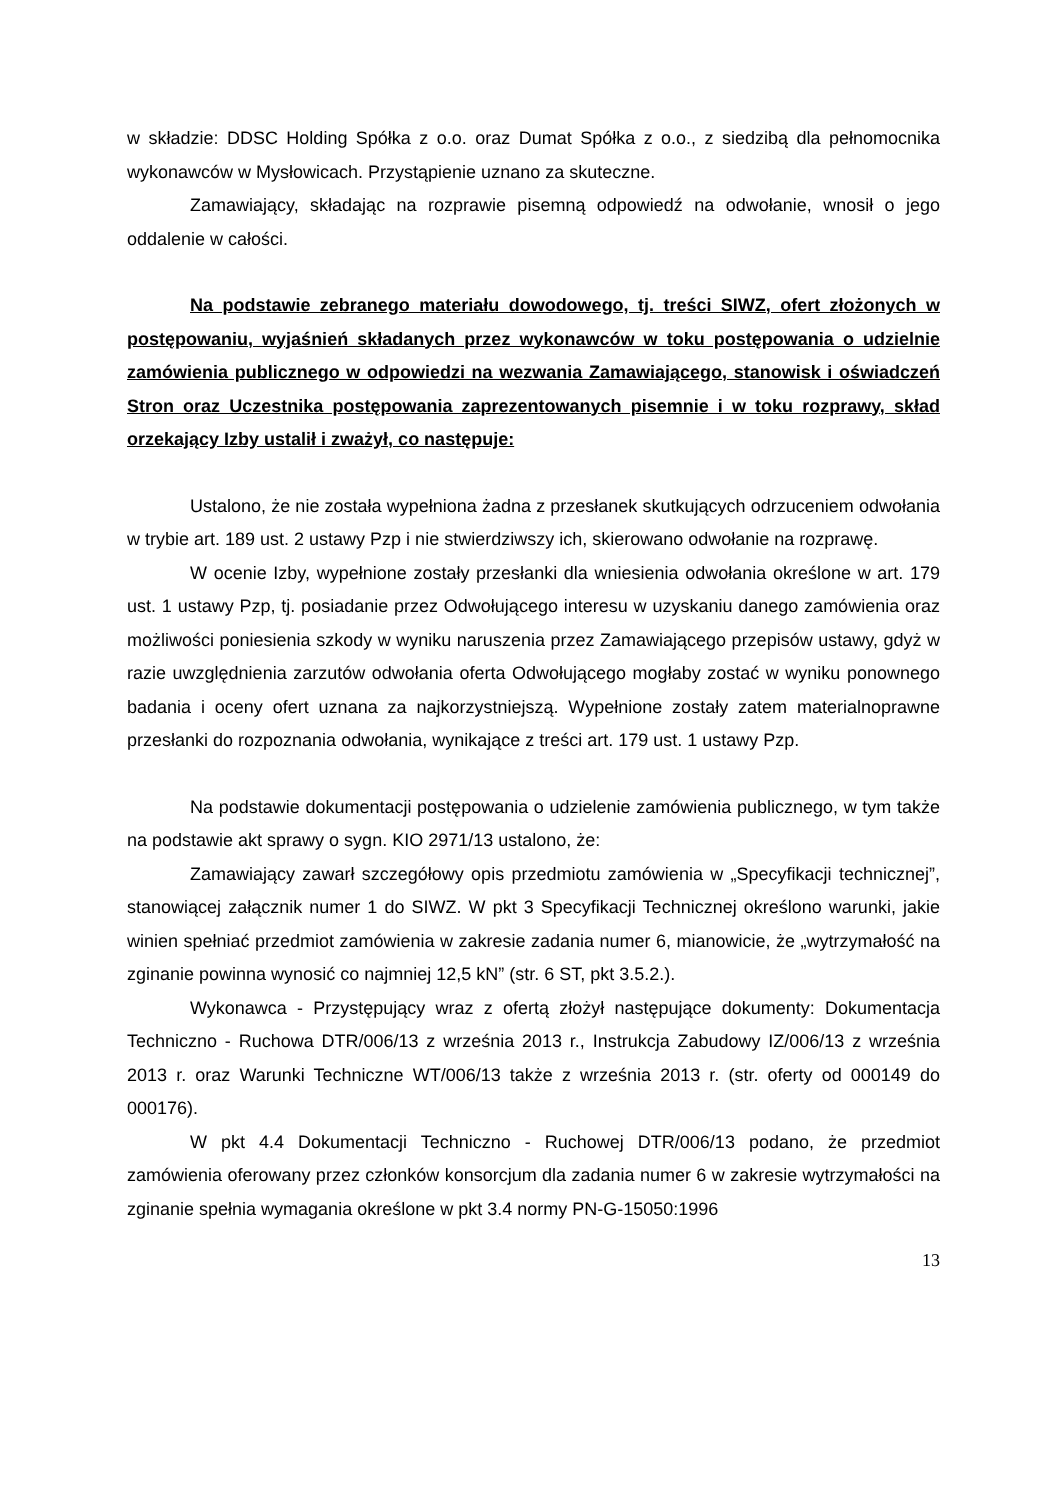w składzie: DDSC Holding Spółka z o.o. oraz Dumat Spółka z o.o., z siedzibą dla pełnomocnika wykonawców w Mysłowicach. Przystąpienie uznano za skuteczne.
Zamawiający, składając na rozprawie pisemną odpowiedź na odwołanie, wnosił o jego oddalenie w całości.
Na podstawie zebranego materiału dowodowego, tj. treści SIWZ, ofert złożonych w postępowaniu, wyjaśnień składanych przez wykonawców w toku postępowania o udzielnie zamówienia publicznego w odpowiedzi na wezwania Zamawiającego, stanowisk i oświadczeń Stron oraz Uczestnika postępowania zaprezentowanych pisemnie i w toku rozprawy, skład orzekający Izby ustalił i zważył, co następuje:
Ustalono, że nie została wypełniona żadna z przesłanek skutkujących odrzuceniem odwołania w trybie art. 189 ust. 2 ustawy Pzp i nie stwierdziwszy ich, skierowano odwołanie na rozprawę.
W ocenie Izby, wypełnione zostały przesłanki dla wniesienia odwołania określone w art. 179 ust. 1 ustawy Pzp, tj. posiadanie przez Odwołującego interesu w uzyskaniu danego zamówienia oraz możliwości poniesienia szkody w wyniku naruszenia przez Zamawiającego przepisów ustawy, gdyż w razie uwzględnienia zarzutów odwołania oferta Odwołującego mogłaby zostać w wyniku ponownego badania i oceny ofert uznana za najkorzystniejszą. Wypełnione zostały zatem materialnoprawne przesłanki do rozpoznania odwołania, wynikające z treści art. 179 ust. 1 ustawy Pzp.
Na podstawie dokumentacji postępowania o udzielenie zamówienia publicznego, w tym także na podstawie akt sprawy o sygn. KIO 2971/13 ustalono, że:
Zamawiający zawarł szczegółowy opis przedmiotu zamówienia w „Specyfikacji technicznej”, stanowiącej załącznik numer 1 do SIWZ. W pkt 3 Specyfikacji Technicznej określono warunki, jakie winien spełniać przedmiot zamówienia w zakresie zadania numer 6, mianowicie, że „wytrzymałość na zginanie powinna wynosić co najmniej 12,5 kN” (str. 6 ST, pkt 3.5.2.).
Wykonawca - Przystępujący wraz z ofertą złożył następujące dokumenty: Dokumentacja Techniczno - Ruchowa DTR/006/13 z września 2013 r., Instrukcja Zabudowy IZ/006/13 z września 2013 r. oraz Warunki Techniczne WT/006/13 także z września 2013 r. (str. oferty od 000149 do 000176).
W pkt 4.4 Dokumentacji Techniczno - Ruchowej DTR/006/13 podano, że przedmiot zamówienia oferowany przez członków konsorcjum dla zadania numer 6 w zakresie wytrzymałości na zginanie spełnia wymagania określone w pkt 3.4 normy PN-G-15050:1996
13